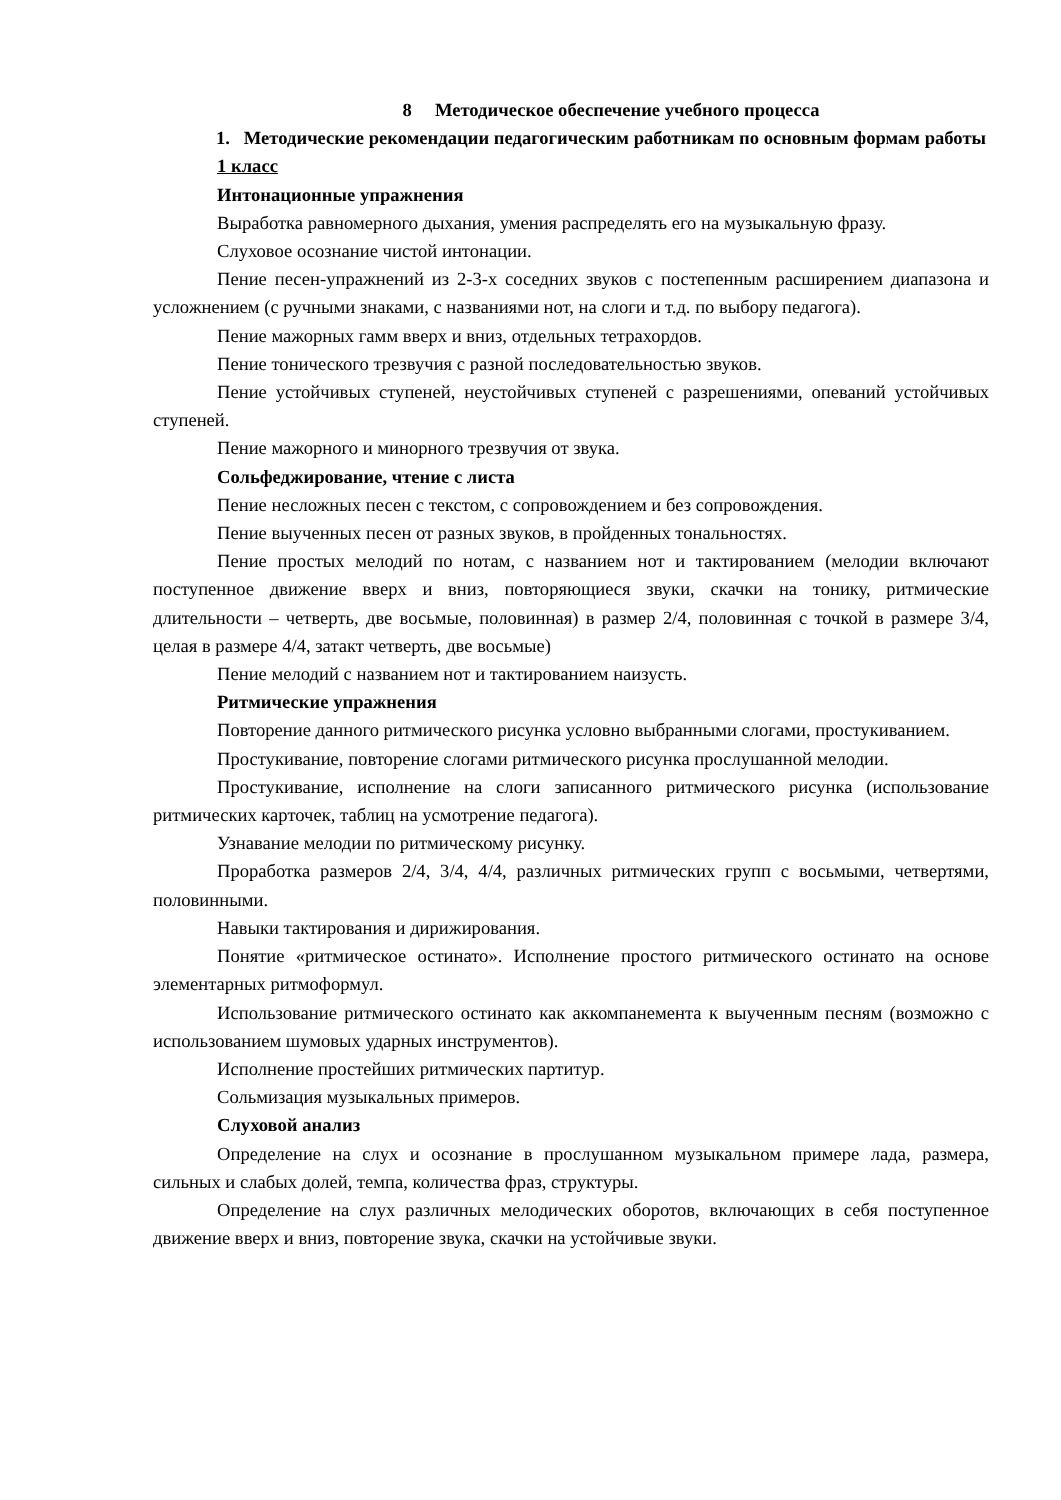8 Методическое обеспечение учебного процесса
1. Методические рекомендации педагогическим работникам по основным формам работы
1 класс
Интонационные упражнения
Выработка равномерного дыхания, умения распределять его на музыкальную фразу.
Слуховое осознание чистой интонации.
Пение песен-упражнений из 2-3-х соседних звуков с постепенным расширением диапазона и усложнением (с ручными знаками, с названиями нот, на слоги и т.д. по выбору педагога).
Пение мажорных гамм вверх и вниз, отдельных тетрахордов.
Пение тонического трезвучия с разной последовательностью звуков.
Пение устойчивых ступеней, неустойчивых ступеней с разрешениями, опеваний устойчивых ступеней.
Пение мажорного и минорного трезвучия от звука.
Сольфеджирование, чтение с листа
Пение несложных песен с текстом, с сопровождением и без сопровождения.
Пение выученных песен от разных звуков, в пройденных тональностях.
Пение простых мелодий по нотам, с названием нот и тактированием (мелодии включают поступенное движение вверх и вниз, повторяющиеся звуки, скачки на тонику, ритмические длительности – четверть, две восьмые, половинная) в размер 2/4, половинная с точкой в размере 3/4, целая в размере 4/4, затакт четверть, две восьмые)
Пение мелодий с названием нот и тактированием наизусть.
Ритмические упражнения
Повторение данного ритмического рисунка условно выбранными слогами, простукиванием.
Простукивание, повторение слогами ритмического рисунка прослушанной мелодии.
Простукивание, исполнение на слоги записанного ритмического рисунка (использование ритмических карточек, таблиц на усмотрение педагога).
Узнавание мелодии по ритмическому рисунку.
Проработка размеров 2/4, 3/4, 4/4, различных ритмических групп с восьмыми, четвертями, половинными.
Навыки тактирования и дирижирования.
Понятие «ритмическое остинато». Исполнение простого ритмического остинато на основе элементарных ритмоформул.
Использование ритмического остинато как аккомпанемента к выученным песням (возможно с использованием шумовых ударных инструментов).
Исполнение простейших ритмических партитур.
Сольмизация музыкальных примеров.
Слуховой анализ
Определение на слух и осознание в прослушанном музыкальном примере лада, размера, сильных и слабых долей, темпа, количества фраз, структуры.
Определение на слух различных мелодических оборотов, включающих в себя поступенное движение вверх и вниз, повторение звука, скачки на устойчивые звуки.